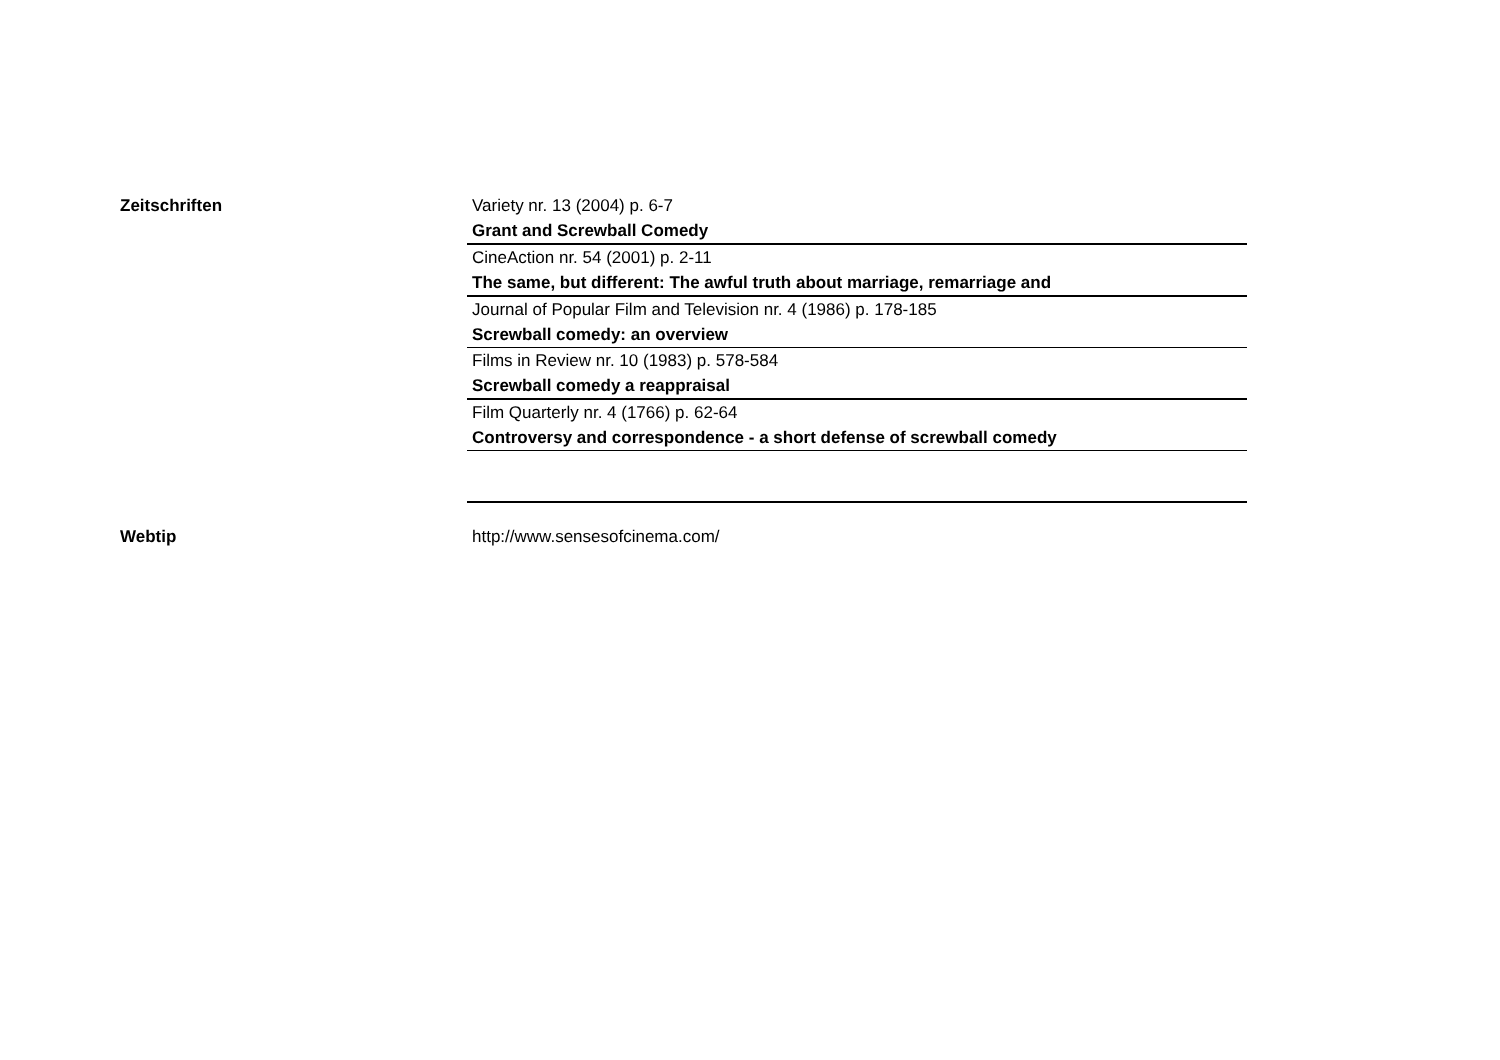Zeitschriften
Variety nr. 13 (2004) p. 6-7
Grant and Screwball Comedy
CineAction nr. 54 (2001) p. 2-11
The same, but different: The awful truth about marriage, remarriage and
Journal of Popular Film and Television nr. 4 (1986) p. 178-185
Screwball comedy: an overview
Films in Review nr. 10 (1983) p. 578-584
Screwball comedy a reappraisal
Film Quarterly nr. 4 (1766) p. 62-64
Controversy and correspondence - a short defense of screwball comedy
Webtip http://www.sensesofcinema.com/